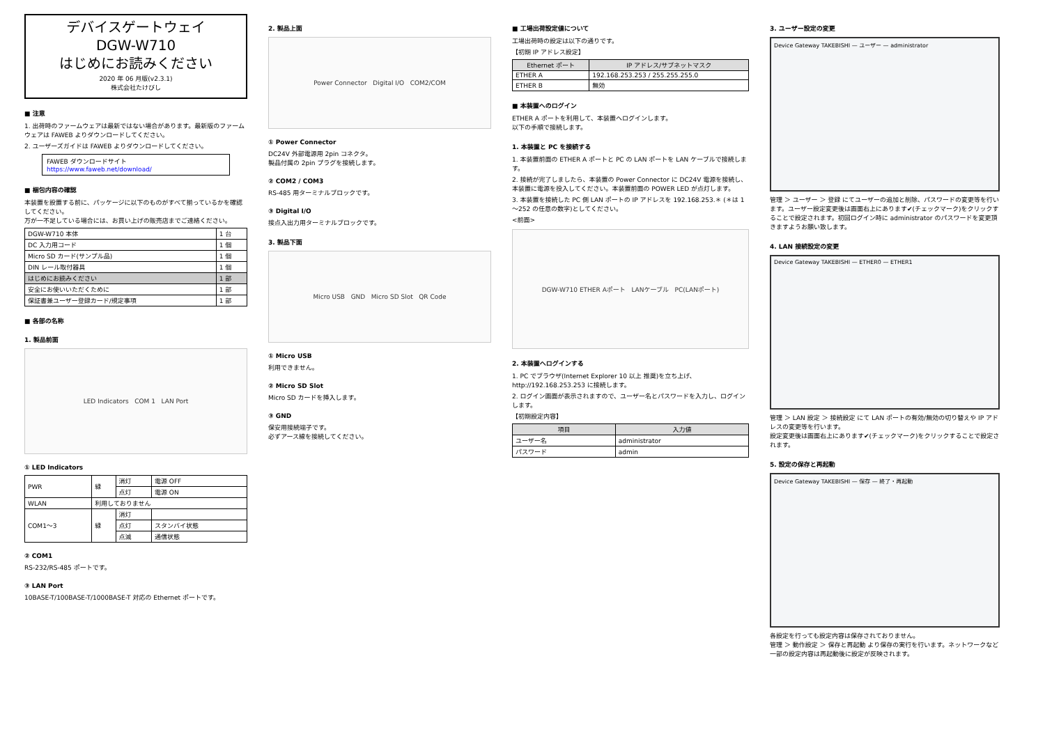デバイスゲートウェイ
DGW-W710
はじめにお読みください
2020 年 06 月版(v2.3.1)
株式会社たけびし
■ 注意
1. 出荷時のファームウェアは最新ではない場合があります。最新版のファームウェアは FAWEB よりダウンロードしてください。
2. ユーザーズガイドは FAWEB よりダウンロードしてください。
FAWEB ダウンロードサイト
https://www.faweb.net/download/
■ 梱包内容の確認
本装置を設置する前に、パッケージに以下のものがすべて揃っているかを確認してください。
万が一不足している場合には、お買い上げの販売店までご連絡ください。
| DGW-W710 本体 | 1 台 |
| DC 入力用コード | 1 個 |
| Micro SD カード(サンプル品) | 1 個 |
| DIN レール取付器具 | 1 個 |
| はじめにお読みください | 1 部 |
| 安全にお使いいただくために | 1 部 |
| 保証書兼ユーザー登録カード/規定事項 | 1 部 |
■ 各部の名称
1. 製品前面
LED Indicators COM 1 LAN Port
① LED Indicators
| PWR | 緑 | 消灯 | 電源 OFF |
| | | 点灯 | 電源 ON |
| WLAN | 利用しておりません | | |
| COM1～3 | 緑 | 消灯 | |
| | | 点灯 | スタンバイ状態 |
| | | 点滅 | 通信状態 |
② COM1
RS-232/RS-485 ポートです。
③ LAN Port
10BASE-T/100BASE-T/1000BASE-T 対応の Ethernet ポートです。
2. 製品上面
Power Connector Digital I/O COM2/COM
① Power Connector
DC24V 外部電源用 2pin コネクタ。
製品付属の 2pin プラグを接続します。
② COM2 / COM3
RS-485 用ターミナルブロックです。
③ Digital I/O
接点入出力用ターミナルブロックです。
3. 製品下面
Micro USB GND Micro SD Slot QR Code
① Micro USB
利用できません。
② Micro SD Slot
Micro SD カードを挿入します。
③ GND
保安用接続端子です。
必ずアース線を接続してください。
■ 工場出荷設定値について
工場出荷時の設定は以下の通りです。
【初期 IP アドレス設定】
| Ethernet ポート | IP アドレス/サブネットマスク |
| --- | --- |
| ETHER A | 192.168.253.253 / 255.255.255.0 |
| ETHER B | 無効 |
■ 本装置へのログイン
ETHER A ポートを利用して、本装置へログインします。
以下の手順で接続します。
1. 本装置と PC を接続する
1. 本装置前面の ETHER A ポートと PC の LAN ポートを LAN ケーブルで接続します。
2. 接続が完了しましたら、本装置の Power Connector に DC24V 電源を接続し、本装置に電源を投入してください。本装置前面の POWER LED が点灯します。
3. 本装置を接続した PC 側 LAN ポートの IP アドレスを 192.168.253.＊ (＊は 1～252 の任意の数字)としてください。
<前面>
DGW-W710 ETHER Aポート LANケーブル PC(LANポート)
2. 本装置へログインする
1. PC でブラウザ(Internet Explorer 10 以上 推奨)を立ち上げ、http://192.168.253.253 に接続します。
2. ログイン画面が表示されますので、ユーザー名とパスワードを入力し、ログインします。
【初期設定内容】
| 項目 | 入力値 |
| --- | --- |
| ユーザー名 | administrator |
| パスワード | admin |
3. ユーザー設定の変更
Device Gateway TAKEBISHI — ユーザー — administrator
管理 ＞ ユーザー ＞ 登録 にてユーザーの追加と削除、パスワードの変更等を行います。ユーザー設定変更後は画面右上にあります✔(チェックマーク)をクリックすることで設定されます。初回ログイン時に administrator のパスワードを変更頂きますようお願い致します。
4. LAN 接続設定の変更
Device Gateway TAKEBISHI — ETHER0 — ETHER1
管理 ＞ LAN 設定 ＞ 接続設定 にて LAN ポートの有効/無効の切り替えや IP アドレスの変更等を行います。
設定変更後は画面右上にあります✔(チェックマーク)をクリックすることで設定されます。
5. 設定の保存と再起動
Device Gateway TAKEBISHI — 保存 — 終了・再起動
各設定を行っても設定内容は保存されておりません。
管理 ＞ 動作設定 ＞ 保存と再起動 より保存の実行を行います。ネットワークなど一部の設定内容は再起動後に設定が反映されます。